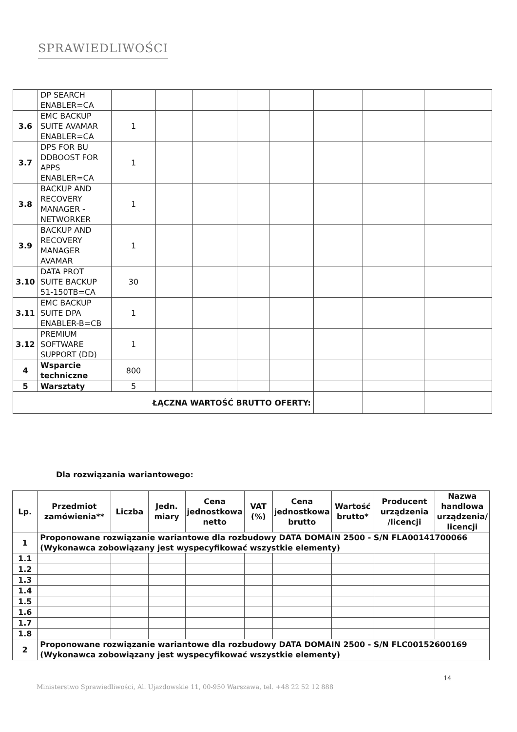SPRAWIEDLIWOŚCI
| | DP SEARCH ENABLER=CA | | | | | | | | |
| 3.6 | EMC BACKUP SUITE AVAMAR ENABLER=CA | 1 | | | | | | | |
| 3.7 | DPS FOR BU DDBOOST FOR APPS ENABLER=CA | 1 | | | | | | | |
| 3.8 | BACKUP AND RECOVERY MANAGER - NETWORKER | 1 | | | | | | | |
| 3.9 | BACKUP AND RECOVERY MANAGER AVAMAR | 1 | | | | | | | |
| 3.10 | DATA PROT SUITE BACKUP 51-150TB=CA | 30 | | | | | | | |
| 3.11 | EMC BACKUP SUITE DPA ENABLER-B=CB | 1 | | | | | | | |
| 3.12 | PREMIUM SOFTWARE SUPPORT (DD) | 1 | | | | | | | |
| 4 | Wsparcie techniczne | 800 | | | | | | | |
| 5 | Warsztaty | 5 | | | | | | | |
| ŁĄCZNA WARTOŚĆ BRUTTO OFERTY: | | | | | | | | | |
Dla rozwiązania wariantowego:
| Lp. | Przedmiot zamówienia** | Liczba | Jedn. miary | Cena jednostkowa netto | VAT (%) | Cena jednostkowa brutto | Wartość brutto* | Producent urządzenia /licencji | Nazwa handlowa urządzenia/ licencji |
| --- | --- | --- | --- | --- | --- | --- | --- | --- | --- |
| 1 | Proponowane rozwiązanie wariantowe dla rozbudowy DATA DOMAIN 2500 - S/N FLA00141700066 (Wykonawca zobowiązany jest wyspecyfikować wszystkie elementy) | | | | | | | | |
| 1.1 | | | | | | | | | |
| 1.2 | | | | | | | | | |
| 1.3 | | | | | | | | | |
| 1.4 | | | | | | | | | |
| 1.5 | | | | | | | | | |
| 1.6 | | | | | | | | | |
| 1.7 | | | | | | | | | |
| 1.8 | | | | | | | | | |
| 2 | Proponowane rozwiązanie wariantowe dla rozbudowy DATA DOMAIN 2500 - S/N FLC00152600169 (Wykonawca zobowiązany jest wyspecyfikować wszystkie elementy) | | | | | | | | |
14
Ministerstwo Sprawiedliwości, Al. Ujazdowskie 11, 00-950 Warszawa, tel. +48 22 52 12 888